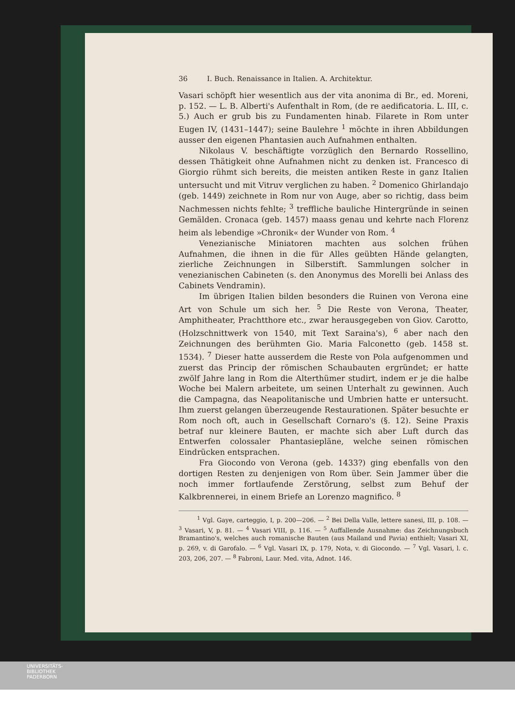36 I. Buch. Renaissance in Italien. A. Architektur.
Vasari schöpft hier wesentlich aus der vita anonima di Br., ed. Moreni, p. 152. — L. B. Alberti's Aufenthalt in Rom, (de re aedificatoria. L. III, c. 5.) Auch er grub bis zu Fundamenten hinab. Filarete in Rom unter Eugen IV, (1431–1447); seine Baulehre <sup>1</sup> möchte in ihren Abbildungen ausser den eigenen Phantasien auch Aufnahmen enthalten.
Nikolaus V. beschäftigte vorzüglich den Bernardo Rossellino, dessen Thätigkeit ohne Aufnahmen nicht zu denken ist. Francesco di Giorgio rühmt sich bereits, die meisten antiken Reste in ganz Italien untersucht und mit Vitruv verglichen zu haben. <sup>2</sup> Domenico Ghirlandajo (geb. 1449) zeichnete in Rom nur von Auge, aber so richtig, dass beim Nachmessen nichts fehlte; <sup>3</sup> treffliche bauliche Hintergründe in seinen Gemälden. Cronaca (geb. 1457) maass genau und kehrte nach Florenz heim als lebendige »Chronik« der Wunder von Rom. <sup>4</sup>
Venezianische Miniatoren machten aus solchen frühen Aufnahmen, die ihnen in die für Alles geübten Hände gelangten, zierliche Zeichnungen in Silberstift. Sammlungen solcher in venezianischen Cabineten (s. den Anonymus des Morelli bei Anlass des Cabinets Vendramin).
Im übrigen Italien bilden besonders die Ruinen von Verona eine Art von Schule um sich her. <sup>5</sup> Die Reste von Verona, Theater, Amphitheater, Prachtthore etc., zwar herausgegeben von Giov. Carotto, (Holzschnittwerk von 1540, mit Text Saraina's), <sup>6</sup> aber nach den Zeichnungen des berühmten Gio. Maria Falconetto (geb. 1458 st. 1534). <sup>7</sup> Dieser hatte ausserdem die Reste von Pola aufgenommen und zuerst das Princip der römischen Schaubauten ergründet; er hatte zwölf Jahre lang in Rom die Alterthümer studirt, indem er je die halbe Woche bei Malern arbeitete, um seinen Unterhalt zu gewinnen. Auch die Campagna, das Neapolitanische und Umbrien hatte er untersucht. Ihm zuerst gelangen überzeugende Restaurationen. Später besuchte er Rom noch oft, auch in Gesellschaft Cornaro's (§. 12). Seine Praxis betraf nur kleinere Bauten, er machte sich aber Luft durch das Entwerfen colossaler Phantasiepläne, welche seinen römischen Eindrücken entsprachen.
Fra Giocondo von Verona (geb. 1433?) ging ebenfalls von den dortigen Resten zu denjenigen von Rom über. Sein Jammer über die noch immer fortlaufende Zerstörung, selbst zum Behuf der Kalkbrennerei, in einem Briefe an Lorenzo magnifico. <sup>8</sup>
<sup>1</sup> Vgl. Gaye, carteggio, I, p. 200—206. — <sup>2</sup> Bei Della Valle, lettere sanesi, III, p. 108. — <sup>3</sup> Vasari, V, p. 81. — <sup>4</sup> Vasari VIII, p. 116. — <sup>5</sup> Auffallende Ausnahme: das Zeichnungsbuch Bramantino's, welches auch romanische Bauten (aus Mailand und Pavia) enthielt; Vasari XI, p. 269, v. di Garofalo. — <sup>6</sup> Vgl. Vasari IX, p. 179, Nota, v. di Giocondo. — <sup>7</sup> Vgl. Vasari, l. c. 203, 206, 207. — <sup>8</sup> Fabroni, Laur. Med. vita, Adnot. 146.
UNIVERSITÄTS-
BIBLIOTHEK
PADERBORN